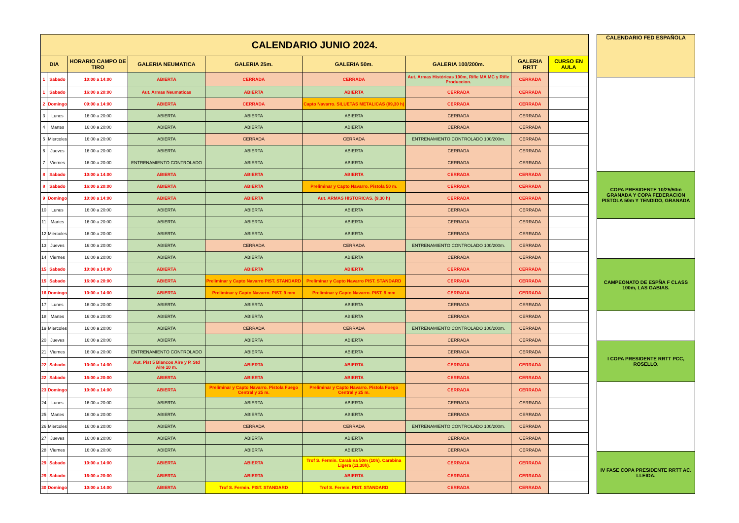| CALENDARIO JUNIO 2024. | | | | | | | | |
| DIA | | HORARIO CAMPO DE TIRO | GALERIA NEUMATICA | GALERIA 25m. | GALERIA 50m. | GALERIA 100/200m. | GALERIA RRTT | CURSO EN AULA |
| 1 | Sabado | 10:00 a 14:00 | ABIERTA | CERRADA | CERRADA | Aut. Armas Históricas 100m, Rifle MA MC y Rifle Produccion. | CERRADA | |
| 1 | Sabado | 16:00 a 20:00 | Aut. Armas Neumaticas | ABIERTA | ABIERTA | CERRADA | CERRADA | |
| 2 | Domingo | 09:00 a 14:00 | ABIERTA | CERRADA | Capto Navarro. SILUETAS METALICAS (09,30 h) | CERRADA | CERRADA | |
| 3 | Lunes | 16:00 a 20:00 | ABIERTA | ABIERTA | ABIERTA | CERRADA | CERRADA | |
| 4 | Martes | 16:00 a 20:00 | ABIERTA | ABIERTA | ABIERTA | CERRADA | CERRADA | |
| 5 | Miercoles | 16:00 a 20:00 | ABIERTA | CERRADA | CERRADA | ENTRENAMIENTO CONTROLADO 100/200m. | CERRADA | |
| 6 | Jueves | 16:00 a 20:00 | ABIERTA | ABIERTA | ABIERTA | CERRADA | CERRADA | |
| 7 | Viernes | 16:00 a 20:00 | ENTRENAMIENTO CONTROLADO | ABIERTA | ABIERTA | CERRADA | CERRADA | |
| 8 | Sabado | 10:00 a 14:00 | ABIERTA | ABIERTA | ABIERTA | CERRADA | CERRADA | |
| 8 | Sabado | 16:00 a 20:00 | ABIERTA | ABIERTA | Preliminar y Capto Navarro. Pistola 50 m. | CERRADA | CERRADA | |
| 9 | Domingo | 10:00 a 14:00 | ABIERTA | ABIERTA | Aut. ARMAS HISTORICAS. (9,30 h) | CERRADA | CERRADA | |
| 10 | Lunes | 16:00 a 20:00 | ABIERTA | ABIERTA | ABIERTA | CERRADA | CERRADA | |
| 11 | Martes | 16:00 a 20:00 | ABIERTA | ABIERTA | ABIERTA | CERRADA | CERRADA | |
| 12 | Miércoles | 16:00 a 20:00 | ABIERTA | ABIERTA | ABIERTA | CERRADA | CERRADA | |
| 13 | Jueves | 16:00 a 20:00 | ABIERTA | CERRADA | CERRADA | ENTRENAMIENTO CONTROLADO 100/200m. | CERRADA | |
| 14 | Viernes | 16:00 a 20:00 | ABIERTA | ABIERTA | ABIERTA | CERRADA | CERRADA | |
| 15 | Sabado | 10:00 a 14:00 | ABIERTA | ABIERTA | ABIERTA | CERRADA | CERRADA | |
| 15 | Sabado | 16:00 a 20:00 | ABIERTA | Preliminar y Capto Navarro PIST. STANDARD | Preliminar y Capto Navarro PIST. STANDARD | CERRADA | CERRADA | |
| 16 | Domingo | 10:00 a 14:00 | ABIERTA | Preliminar y Capto Navarro. PIST. 9 mm | Preliminar y Capto Navarro. PIST. 9 mm | CERRADA | CERRADA | |
| 17 | Lunes | 16:00 a 20:00 | ABIERTA | ABIERTA | ABIERTA | CERRADA | CERRADA | |
| 18 | Martes | 16:00 a 20:00 | ABIERTA | ABIERTA | ABIERTA | CERRADA | CERRADA | |
| 19 | Miercoles | 16:00 a 20:00 | ABIERTA | CERRADA | CERRADA | ENTRENAMIENTO CONTROLADO 100/200m. | CERRADA | |
| 20 | Jueves | 16:00 a 20:00 | ABIERTA | ABIERTA | ABIERTA | CERRADA | CERRADA | |
| 21 | Viernes | 16:00 a 20:00 | ENTRENAMIENTO CONTROLADO | ABIERTA | ABIERTA | CERRADA | CERRADA | |
| 22 | Sabado | 10:00 a 14:00 | Aut. Pist 5 Blancos Aire y P. Std Aire 10 m. | ABIERTA | ABIERTA | CERRADA | CERRADA | |
| 22 | Sabado | 16:00 a 20:00 | ABIERTA | ABIERTA | ABIERTA | CERRADA | CERRADA | |
| 23 | Domingo | 10:00 a 14:00 | ABIERTA | Preliminar y Capto Navarro. Pistola Fuego Central y 25 m. | Preliminar y Capto Navarro. Pistola Fuego Central y 25 m. | CERRADA | CERRADA | |
| 24 | Lunes | 16:00 a 20:00 | ABIERTA | ABIERTA | ABIERTA | CERRADA | CERRADA | |
| 25 | Martes | 16:00 a 20:00 | ABIERTA | ABIERTA | ABIERTA | CERRADA | CERRADA | |
| 26 | Miercoles | 16:00 a 20:00 | ABIERTA | CERRADA | CERRADA | ENTRENAMIENTO CONTROLADO 100/200m. | CERRADA | |
| 27 | Jueves | 16:00 a 20:00 | ABIERTA | ABIERTA | ABIERTA | CERRADA | CERRADA | |
| 28 | Viernes | 16:00 a 20:00 | ABIERTA | ABIERTA | ABIERTA | CERRADA | CERRADA | |
| 29 | Sabado | 10:00 a 14:00 | ABIERTA | ABIERTA | Trof S. Fermin. Carabina 50m (10h). Carabina Ligera (11,30h). | CERRADA | CERRADA | |
| 29 | Sabado | 16:00 a 20:00 | ABIERTA | ABIERTA | ABIERTA | CERRADA | CERRADA | |
| 30 | Domingo | 10:00 a 14:00 | ABIERTA | Trof S. Fermin. PIST. STANDARD | Trof S. Fermin. PIST. STANDARD | CERRADA | CERRADA | |
| CALENDARIO FED ESPAÑOLA |
| COPA PRESIDENTE 10/25/50m GRANADA Y COPA FEDERACION PISTOLA 50m Y TENDIDO, GRANADA |
| CAMPEONATO DE ESPÑA F CLASS 100m, LAS GABIAS. |
| I COPA PRESIDENTE RRTT PCC, ROSELLO. |
| IV FASE COPA PRESIDENTE RRTT AC. LLEIDA. |